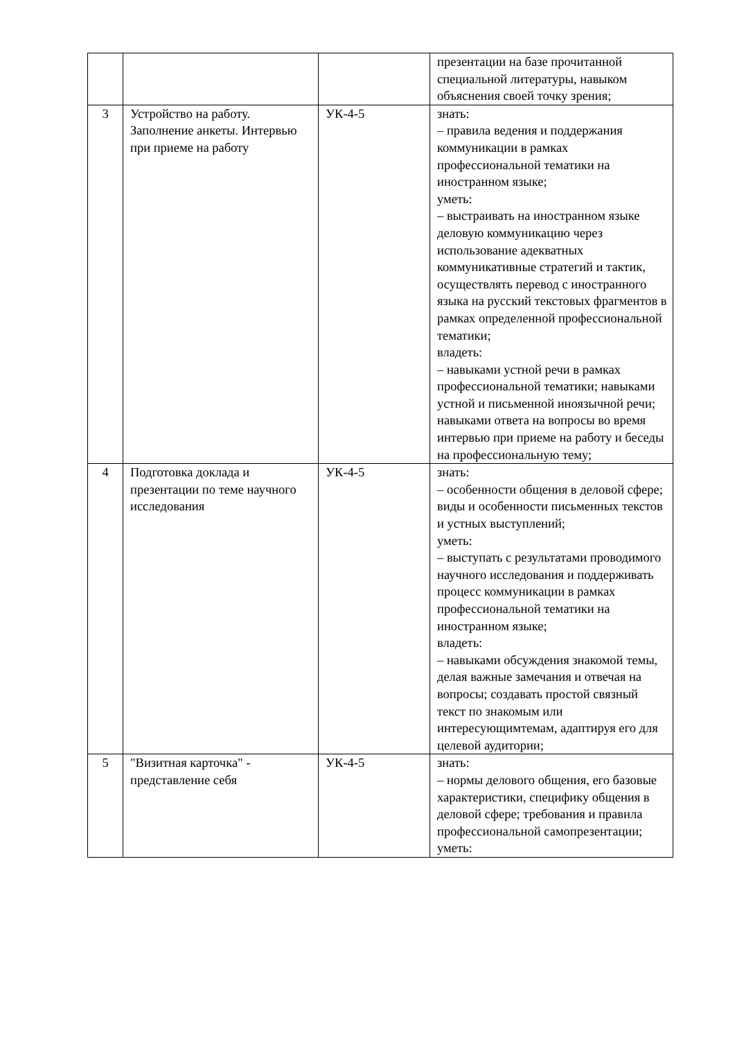| | | | презентации на базе прочитанной специальной литературы, навыком объяснения своей точку зрения; |
| 3 | Устройство на работу. Заполнение анкеты. Интервью при приеме на работу | УК-4-5 | знать: – правила ведения и поддержания коммуникации в рамках профессиональной тематики на иностранном языке; уметь: – выстраивать на иностранном языке деловую коммуникацию через использование адекватных коммуникативные стратегий и тактик, осуществлять перевод с иностранного языка на русский текстовых фрагментов в рамках определенной профессиональной тематики; владеть: – навыками устной речи в рамках профессиональной тематики; навыками устной и письменной иноязычной речи; навыками ответа на вопросы во время интервью при приеме на работу и беседы на профессиональную тему; |
| 4 | Подготовка доклада и презентации по теме научного исследования | УК-4-5 | знать: – особенности общения в деловой сфере; виды и особенности письменных текстов и устных выступлений; уметь: – выступать с результатами проводимого научного исследования и поддерживать процесс коммуникации в рамках профессиональной тематики на иностранном языке; владеть: – навыками обсуждения знакомой темы, делая важные замечания и отвечая на вопросы; создавать простой связный текст по знакомым или интересующимтемам, адаптируя его для целевой аудитории; |
| 5 | "Визитная карточка" - представление себя | УК-4-5 | знать: – нормы делового общения, его базовые характеристики, специфику общения в деловой сфере; требования и правила профессиональной самопрезентации; уметь: |